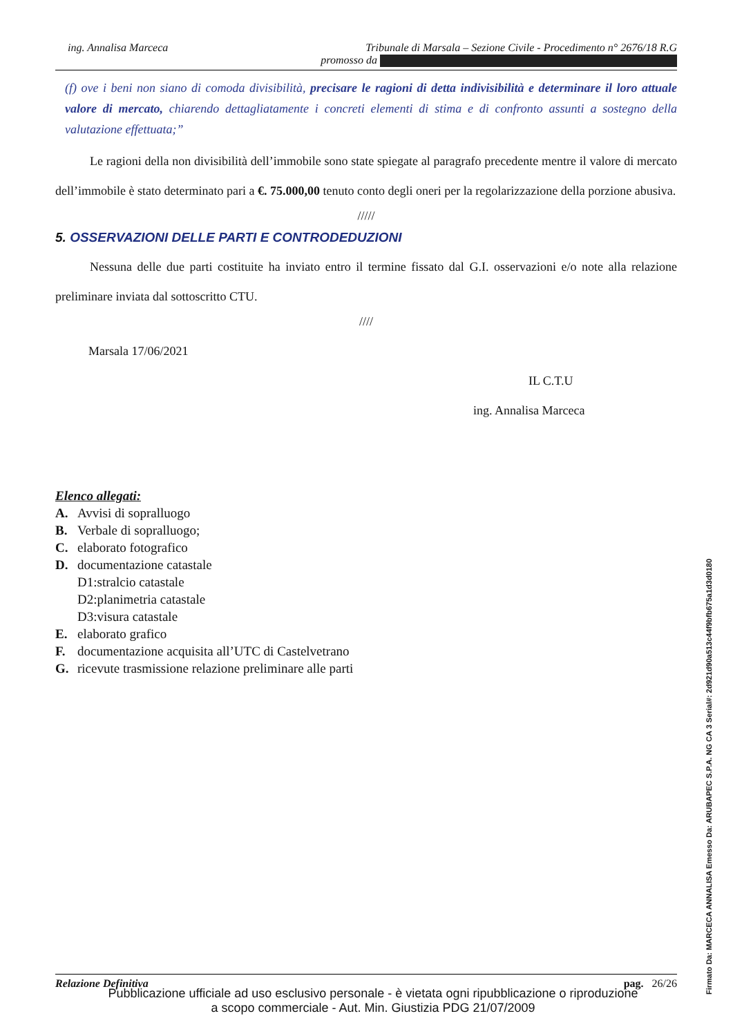ing. Annalisa Marceca Tribunale di Marsala – Sezione Civile - Procedimento n° 2676/18 R.G
promosso da
(f) ove i beni non siano di comoda divisibilità, precisare le ragioni di detta indivisibilità e determinare il loro attuale valore di mercato, chiarendo dettagliatamente i concreti elementi di stima e di confronto assunti a sostegno della valutazione effettuata;”
Le ragioni della non divisibilità dell’immobile sono state spiegate al paragrafo precedente mentre il valore di mercato dell’immobile è stato determinato pari a €. 75.000,00 tenuto conto degli oneri per la regolarizzazione della porzione abusiva.
/////
5. OSSERVAZIONI DELLE PARTI E CONTRODEDUZIONI
Nessuna delle due parti costituite ha inviato entro il termine fissato dal G.I. osservazioni e/o note alla relazione preliminare inviata dal sottoscritto CTU.
////
Marsala 17/06/2021
IL C.T.U
ing. Annalisa Marceca
Elenco allegati:
A. Avvisi di sopralluogo
B. Verbale di sopralluogo;
C. elaborato fotografico
D. documentazione catastale
D1:stralcio catastale
D2:planimetria catastale
D3:visura catastale
E. elaborato grafico
F. documentazione acquisita all’UTC di Castelvetrano
G. ricevute trasmissione relazione preliminare alle parti
Relazione Definitiva pag. 26/26
Pubblicazione ufficiale ad uso esclusivo personale - è vietata ogni ripubblicazione o riproduzione a scopo commerciale - Aut. Min. Giustizia PDG 21/07/2009
Firmato Da: MARCECA ANNALISA Emesso Da: ARUBAPEC S.P.A. NG CA 3 Serial#: 2d921d90a513c44f9bfb675a1d3d0180